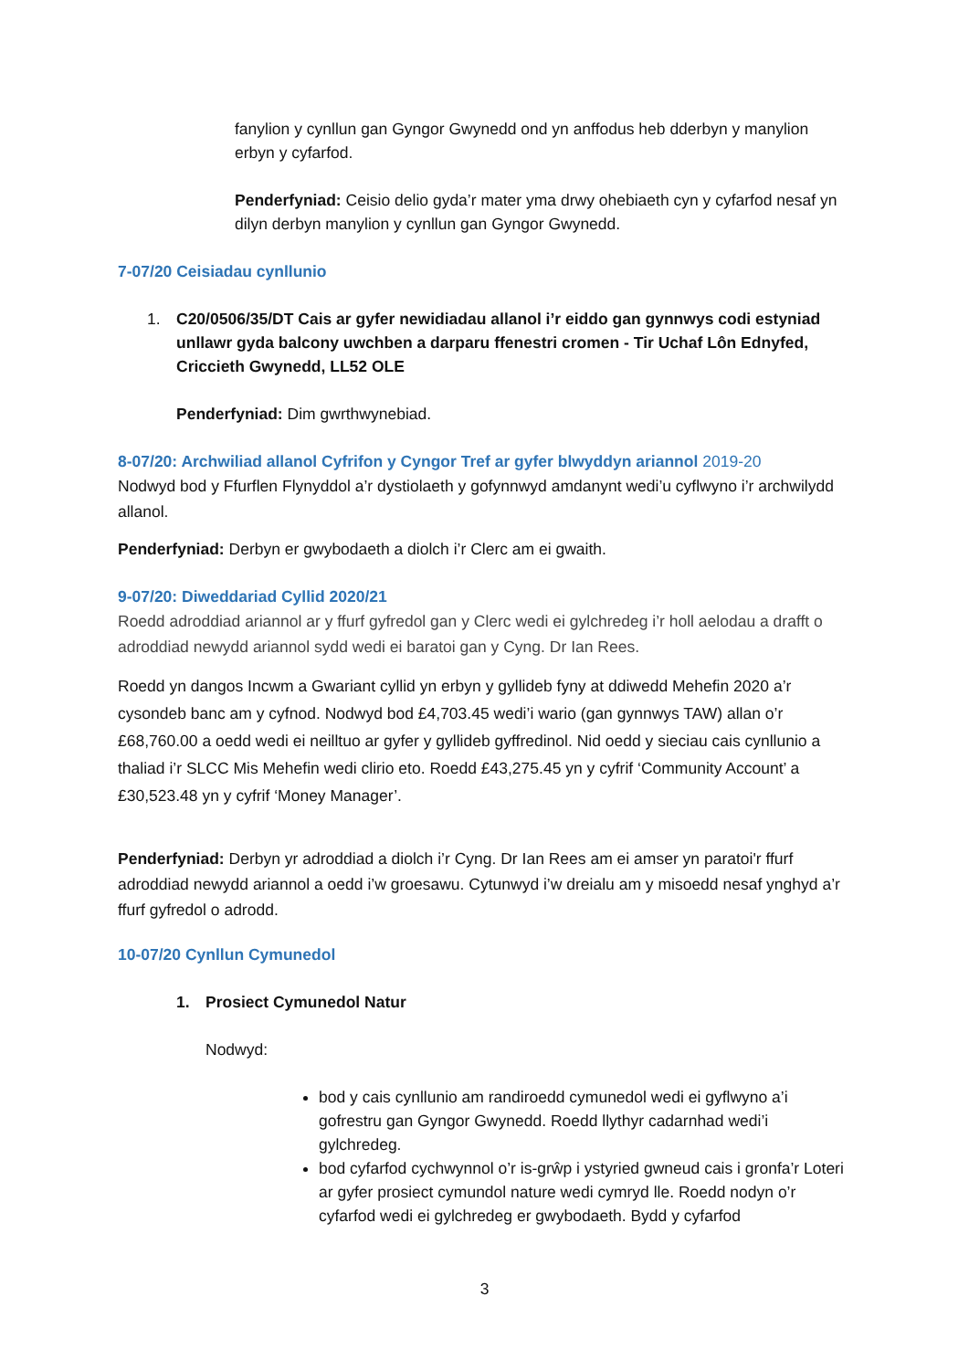fanylion y cynllun gan Gyngor Gwynedd ond yn anffodus heb dderbyn y manylion erbyn y cyfarfod.
Penderfyniad: Ceisio delio gyda’r mater yma drwy ohebiaeth cyn y cyfarfod nesaf yn dilyn derbyn manylion y cynllun gan Gyngor Gwynedd.
7-07/20 Ceisiadau cynllunio
1. C20/0506/35/DT Cais ar gyfer newidiadau allanol i’r eiddo gan gynnwys codi estyniad unllawr gyda balcony uwchben a darparu ffenestri cromen - Tir Uchaf Lôn Ednyfed, Criccieth Gwynedd, LL52 OLE
Penderfyniad: Dim gwrthwynebiad.
8-07/20: Archwiliad allanol Cyfrifon y Cyngor Tref ar gyfer blwyddyn ariannol 2019-20
Nodwyd bod y Ffurflen Flynyddol a’r dystiolaeth y gofynnwyd amdanynt wedi’u cyflwyno i’r archwilydd allanol.
Penderfyniad: Derbyn er gwybodaeth a diolch i’r Clerc am ei gwaith.
9-07/20: Diweddariad Cyllid 2020/21
Roedd adroddiad ariannol ar y ffurf gyfredol gan y Clerc wedi ei gylchredeg i’r holl aelodau a drafft o adroddiad newydd ariannol sydd wedi ei baratoi gan y Cyng. Dr Ian Rees.
Roedd yn dangos Incwm a Gwariant cyllid yn erbyn y gyllideb fyny at ddiwedd Mehefin 2020 a’r cysondeb banc am y cyfnod. Nodwyd bod £4,703.45 wedi’i wario (gan gynnwys TAW) allan o’r £68,760.00 a oedd wedi ei neilltuo ar gyfer y gyllideb gyffredinol. Nid oedd y sieciau cais cynllunio a thaliad i’r SLCC Mis Mehefin wedi clirio eto. Roedd £43,275.45 yn y cyfrif ‘Community Account’ a £30,523.48 yn y cyfrif ‘Money Manager’.
Penderfyniad: Derbyn yr adroddiad a diolch i’r Cyng. Dr Ian Rees am ei amser yn paratoi'r ffurf adroddiad newydd ariannol a oedd i’w groesawu. Cytunwyd i’w dreialu am y misoedd nesaf ynghyd a’r ffurf gyfredol o adrodd.
10-07/20 Cynllun Cymunedol
1. Prosiect Cymunedol Natur
Nodwyd:
bod y cais cynllunio am randiroedd cymunedol wedi ei gyflwyno a’i gofrestru gan Gyngor Gwynedd. Roedd llythyr cadarnhad wedi’i gylchredeg.
bod cyfarfod cychwynnol o’r is-grŵp i ystyried gwneud cais i gronfa’r Loteri ar gyfer prosiect cymundol nature wedi cymryd lle. Roedd nodyn o’r cyfarfod wedi ei gylchredeg er gwybodaeth. Bydd y cyfarfod
3